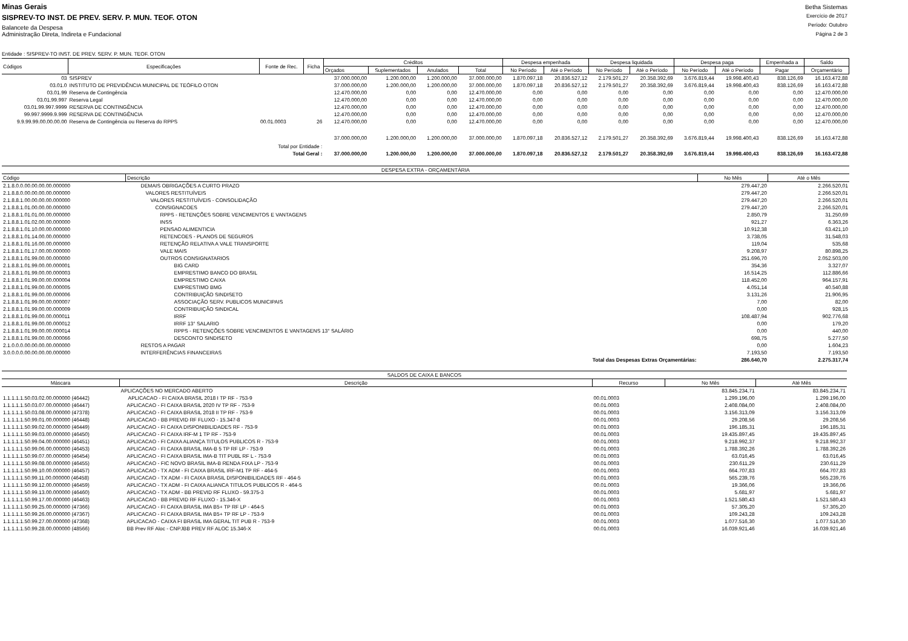Minas Gerais
SISPREV-TO INST. DE PREV. SERV. P. MUN. TEOF. OTON
Balancete da Despesa
Administração Direta, Indireta e Fundacional
Betha Sistemas
Exercício de 2017
Período: Outubro
Página 2 de 3
Entidade : SISPREV-TO INST. DE PREV. SERV. P. MUN. TEOF. OTON
| Códigos | Especificações | Fonte de Rec. | Ficha | Créditos | | | | Despesa empenhada | | Despesa liquidada | | Despesa paga | | Empenhada a | Saldo |
| --- | --- | --- | --- | --- | --- | --- | --- | --- | --- | --- | --- | --- | --- | --- | --- |
| | | | | Orçados | Suplementados | Anulados | Total | No Período | Até o Período | No Período | Até o Período | No Período | Até o Período | Pagar | Orçamentário |
| 03 | SISPREV | | | 37.000.000,00 | 1.200.000,00 | 1.200.000,00 | 37.000.000,00 | 1.870.097,18 | 20.836.527,12 | 2.179.501,27 | 20.358.392,69 | 3.676.819,44 | 19.998.400,43 | 838.126,69 | 16.163.472,88 |
| 03.01.0 | INSTITUTO DE PREVIDÊNCIA MUNICIPAL DE TEÓFILO OTON | | | 37.000.000,00 | 1.200.000,00 | 1.200.000,00 | 37.000.000,00 | 1.870.097,18 | 20.836.527,12 | 2.179.501,27 | 20.358.392,69 | 3.676.819,44 | 19.998.400,43 | 838.126,69 | 16.163.472,88 |
| 03.01.99 | Reserva de Contingência | | | 12.470.000,00 | 0,00 | 0,00 | 12.470.000,00 | 0,00 | 0,00 | 0,00 | 0,00 | 0,00 | 0,00 | 0,00 | 12.470.000,00 |
| 03.01.99.997 | Reserva Legal | | | 12.470.000,00 | 0,00 | 0,00 | 12.470.000,00 | 0,00 | 0,00 | 0,00 | 0,00 | 0,00 | 0,00 | 0,00 | 12.470.000,00 |
| 03.01.99.997.9999 | RESERVA DE CONTINGÊNCIA | | | 12.470.000,00 | 0,00 | 0,00 | 12.470.000,00 | 0,00 | 0,00 | 0,00 | 0,00 | 0,00 | 0,00 | 0,00 | 12.470.000,00 |
| 99.997.9999.9.999 | RESERVA DE CONTINGÊNCIA | | | 12.470.000,00 | 0,00 | 0,00 | 12.470.000,00 | 0,00 | 0,00 | 0,00 | 0,00 | 0,00 | 0,00 | 0,00 | 12.470.000,00 |
| 9.9.99.99.00.00.00.00 | Reserva de Contingência ou Reserva do RPPS | 00.01.0003 | 26 | 12.470.000,00 | 0,00 | 0,00 | 12.470.000,00 | 0,00 | 0,00 | 0,00 | 0,00 | 0,00 | 0,00 | 0,00 | 12.470.000,00 |
| Total por Entidade : | | | | 37.000.000,00 | 1.200.000,00 | 1.200.000,00 | 37.000.000,00 | 1.870.097,18 | 20.836.527,12 | 2.179.501,27 | 20.358.392,69 | 3.676.819,44 | 19.998.400,43 | 838.126,69 | 16.163.472,88 |
| Total Geral : | | | | 37.000.000,00 | 1.200.000,00 | 1.200.000,00 | 37.000.000,00 | 1.870.097,18 | 20.836.527,12 | 2.179.501,27 | 20.358.392,69 | 3.676.819,44 | 19.998.400,43 | 838.126,69 | 16.163.472,88 |
| DESPESA EXTRA - ORÇAMENTÁRIA | | | |
| Código | Descrição | No Mês | Até o Mês |
| 2.1.8.0.0.00.00.00.00.000000 | DEMAIS OBRIGAÇÕES A CURTO PRAZO | 279.447,20 | 2.266.520,01 |
| 2.1.8.8.0.00.00.00.00.000000 | VALORES RESTITUÍVEIS | 279.447,20 | 2.266.520,01 |
| 2.1.8.8.1.00.00.00.00.000000 | VALORES RESTITUÍVEIS - CONSOLIDAÇÃO | 279.447,20 | 2.266.520,01 |
| 2.1.8.8.1.01.00.00.00.000000 | CONSIGNACOES | 279.447,20 | 2.266.520,01 |
| 2.1.8.8.1.01.01.00.00.000000 | RPPS - RETENÇÕES SOBRE VENCIMENTOS E VANTAGENS | 2.850,79 | 31.250,69 |
| 2.1.8.8.1.01.02.00.00.000000 | INSS | 921,27 | 6.363,26 |
| 2.1.8.8.1.01.10.00.00.000000 | PENSAO ALIMENTICIA | 10.912,38 | 63.421,10 |
| 2.1.8.8.1.01.14.00.00.000000 | RETENCOES - PLANOS DE SEGUROS | 3.738,05 | 31.548,03 |
| 2.1.8.8.1.01.16.00.00.000000 | RETENÇÃO RELATIVA A VALE TRANSPORTE | 119,04 | 535,68 |
| 2.1.8.8.1.01.17.00.00.000000 | VALE MAIS | 9.208,97 | 80.898,25 |
| 2.1.8.8.1.01.99.00.00.000000 | OUTROS CONSIGNATARIOS | 251.696,70 | 2.052.503,00 |
| 2.1.8.8.1.01.99.00.00.000001 | BIG CARD | 354,36 | 3.327,07 |
| 2.1.8.8.1.01.99.00.00.000003 | EMPRESTIMO BANCO DO BRASIL | 16.514,25 | 112.886,66 |
| 2.1.8.8.1.01.99.00.00.000004 | EMPRESTIMO CAIXA | 118.452,00 | 964.157,91 |
| 2.1.8.8.1.01.99.00.00.000005 | EMPRESTIMO BMG | 4.051,14 | 40.540,88 |
| 2.1.8.8.1.01.99.00.00.000006 | CONTRIBUIÇÃO SINDISETO | 3.131,26 | 21.906,95 |
| 2.1.8.8.1.01.99.00.00.000007 | ASSOCIAÇÃO SERV. PUBLICOS MUNICIPAIS | 7,00 | 82,00 |
| 2.1.8.8.1.01.99.00.00.000009 | CONTRIBUIÇÃO SINDICAL | 0,00 | 928,15 |
| 2.1.8.8.1.01.99.00.00.000011 | IRRF | 108.487,94 | 902.776,68 |
| 2.1.8.8.1.01.99.00.00.000012 | IRRF 13° SALARIO | 0,00 | 179,20 |
| 2.1.8.8.1.01.99.00.00.000014 | RPPS - RETENÇÕES SOBRE VENCIMENTOS E VANTAGENS 13° SALÁRIO | 0,00 | 440,00 |
| 2.1.8.8.1.01.99.00.00.000066 | DESCONTO SINDISETO | 698,75 | 5.277,50 |
| 2.1.0.0.0.00.00.00.00.000000 | RESTOS A PAGAR | 0,00 | 1.604,23 |
| 3.0.0.0.0.00.00.00.00.000000 | INTERFERÊNCIAS FINANCEIRAS | 7.193,50 | 7.193,50 |
| Total das Despesas Extras Orçamentárias: | | 286.640,70 | 2.275.317,74 |
| SALDOS DE CAIXA E BANCOS | | | | |
| Máscara | Descrição | Recurso | No Mês | Até Mês |
| | APLICAÇÕES NO MERCADO ABERTO | | 83.845.234,71 | 83.845.234,71 |
| 1.1.1.1.1.50.03.02.00.000000 (46442) | APLICACAO - FI CAIXA BRASIL 2018 I TP RF - 753-9 | 00.01.0003 | 1.299.196,00 | 1.299.196,00 |
| 1.1.1.1.1.50.03.07.00.000000 (46447) | APLICACAO - FI CAIXA BRASIL 2020 IV TP RF - 753-9 | 00.01.0003 | 2.408.084,00 | 2.408.084,00 |
| 1.1.1.1.1.50.03.08.00.000000 (47378) | APLICACAO - FI CAIXA BRASIL 2018 II TP RF - 753-9 | 00.01.0003 | 3.156.313,09 | 3.156.313,09 |
| 1.1.1.1.1.50.99.01.00.000000 (46448) | APLICACAO - BB PREVID RF FLUXO - 15.347-8 | 00.01.0003 | 29.208,56 | 29.208,56 |
| 1.1.1.1.1.50.99.02.00.000000 (46449) | APLICACAO - FI CAIXA DISPONIBILIDADES RF - 753-9 | 00.01.0003 | 196.185,31 | 196.185,31 |
| 1.1.1.1.1.50.99.03.00.000000 (46450) | APLICACAO - FI CAIXA IRF-M 1 TP RF - 753-9 | 00.01.0003 | 19.435.897,45 | 19.435.897,45 |
| 1.1.1.1.1.50.99.04.00.000000 (46451) | APLICACAO - FI CAIXA ALIANÇA TITULOS PUBLICOS R - 753-9 | 00.01.0003 | 9.218.992,37 | 9.218.992,37 |
| 1.1.1.1.1.50.99.06.00.000000 (46453) | APLICACAO - FI CAIXA BRASIL IMA-B 5 TP RF LP - 753-9 | 00.01.0003 | 1.788.392,26 | 1.788.392,26 |
| 1.1.1.1.1.50.99.07.00.000000 (46454) | APLICACAO - FI CAIXA BRASIL IMA-B TIT PUBL RF L - 753-9 | 00.01.0003 | 63.016,45 | 63.016,45 |
| 1.1.1.1.1.50.99.08.00.000000 (46455) | APLICACAO - FIC NOVO BRASIL IMA-B RENDA FIXA LP - 753-9 | 00.01.0003 | 230.611,29 | 230.611,29 |
| 1.1.1.1.1.50.99.10.00.000000 (46457) | APLICACAO - TX ADM - FI CAIXA BRASIL IRF-M1 TP RF - 464-5 | 00.01.0003 | 664.707,83 | 664.707,83 |
| 1.1.1.1.1.50.99.11.00.000000 (46458) | APLICACAO - TX ADM - FI CAIXA BRASIL DISPONIBILIDADES RF - 464-5 | 00.01.0003 | 565.239,76 | 565.239,76 |
| 1.1.1.1.1.50.99.12.00.000000 (46459) | APLICACAO - TX ADM - FI CAIXA ALIANCA TITULOS PUBLICOS R - 464-5 | 00.01.0003 | 19.366,06 | 19.366,06 |
| 1.1.1.1.1.50.99.13.00.000000 (46460) | APLICACAO - TX ADM - BB PREVID RF FLUXO - 59.375-3 | 00.01.0003 | 5.681,97 | 5.681,97 |
| 1.1.1.1.1.50.99.17.00.000000 (46463) | APLICACAO - BB PREVID RF FLUXO - 15.346-X | 00.01.0003 | 1.521.580,43 | 1.521.580,43 |
| 1.1.1.1.1.50.99.25.00.000000 (47366) | APLICACAO - FI CAIXA BRASIL IMA B5+ TP RF LP - 464-5 | 00.01.0003 | 57.305,20 | 57.305,20 |
| 1.1.1.1.1.50.99.26.00.000000 (47367) | APLICACAO - FI CAIXA BRASIL IMA B5+ TP RF LP - 753-9 | 00.01.0003 | 109.243,28 | 109.243,28 |
| 1.1.1.1.1.50.99.27.00.000000 (47368) | APLICACAO - CAIXA FI BRASIL IMA GERAL TIT PUB R - 753-9 | 00.01.0003 | 1.077.516,30 | 1.077.516,30 |
| 1.1.1.1.1.50.99.28.00.000000 (48566) | BB Prev RF Aloc - CNPJBB PREV RF ALOC 15.346-X | 00.01.0003 | 16.039.921,46 | 16.039.921,46 |